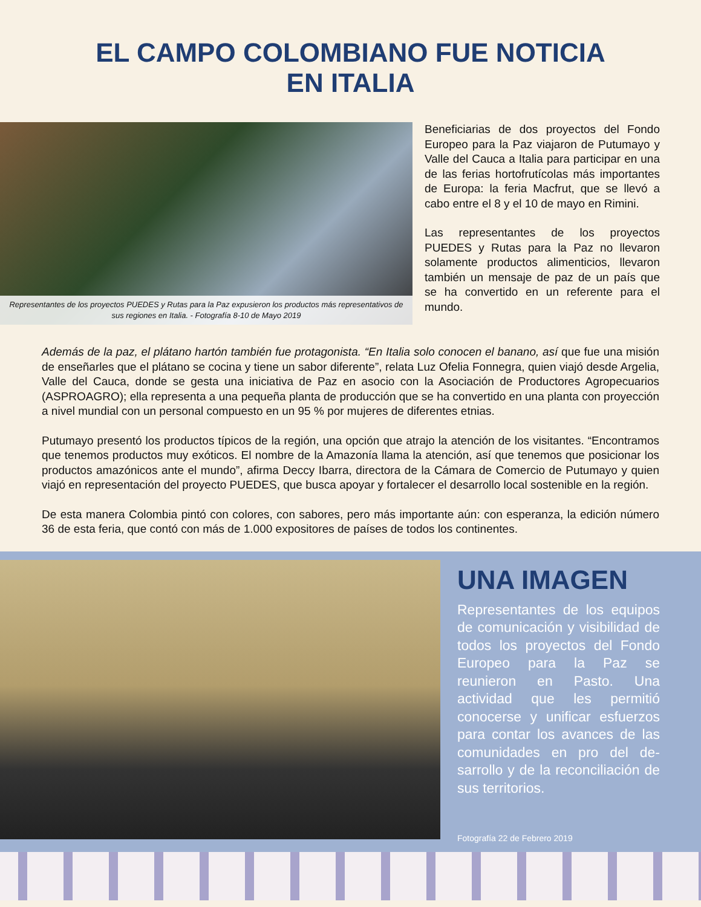EL CAMPO COLOMBIANO FUE NOTICIA
EN ITALIA
Representantes de los proyectos PUEDES y Rutas para la Paz expusieron los productos más representativos de sus regiones en Italia. - Fotografía 8-10 de Mayo 2019
Beneficiarias de dos proyectos del Fondo Europeo para la Paz viajaron de Putumayo y Valle del Cauca a Italia para participar en una de las ferias hortofrutícolas más importantes de Europa: la feria Macfrut, que se llevó a cabo entre el 8 y el 10 de mayo en Rimini.
Las representantes de los proyectos PUEDES y Rutas para la Paz no llevaron solamente productos alimenticios, llevaron también un mensaje de paz de un país que se ha convertido en un referente para el mundo.
Además de la paz, el plátano hartón también fue protagonista. “En Italia solo conocen el banano, así que fue una misión de enseñarles que el plátano se cocina y tiene un sabor diferente”, relata Luz Ofelia Fonnegra, quien viajó desde Argelia, Valle del Cauca, donde se gesta una iniciativa de Paz en asocio con la Asociación de Productores Agropecuarios (ASPROAGRO); ella representa a una pequeña planta de producción que se ha convertido en una planta con proyección a nivel mundial con un personal compuesto en un 95 % por mujeres de diferentes etnias.
Putumayo presentó los productos típicos de la región, una opción que atrajo la atención de los visitantes. “Encontramos que tenemos productos muy exóticos. El nombre de la Amazonía llama la atención, así que tenemos que posicionar los productos amazónicos ante el mundo”, afirma Deccy Ibarra, directora de la Cámara de Comercio de Putumayo y quien viajó en representación del proyecto PUEDES, que busca apoyar y fortalecer el desarrollo local sostenible en la región.
De esta manera Colombia pintó con colores, con sabores, pero más importante aún: con esperanza, la edición número 36 de esta feria, que contó con más de 1.000 expositores de países de todos los continentes.
UNA IMAGEN
Representantes de los equipos de comunicación y visibilidad de todos los proyectos del Fondo Europeo para la Paz se reunieron en Pasto. Una actividad que les permitió conocerse y unificar esfuerzos para contar los avances de las comunidades en pro del de-sarrollo y de la reconciliación de sus territorios.
Fotografía 22 de Febrero 2019